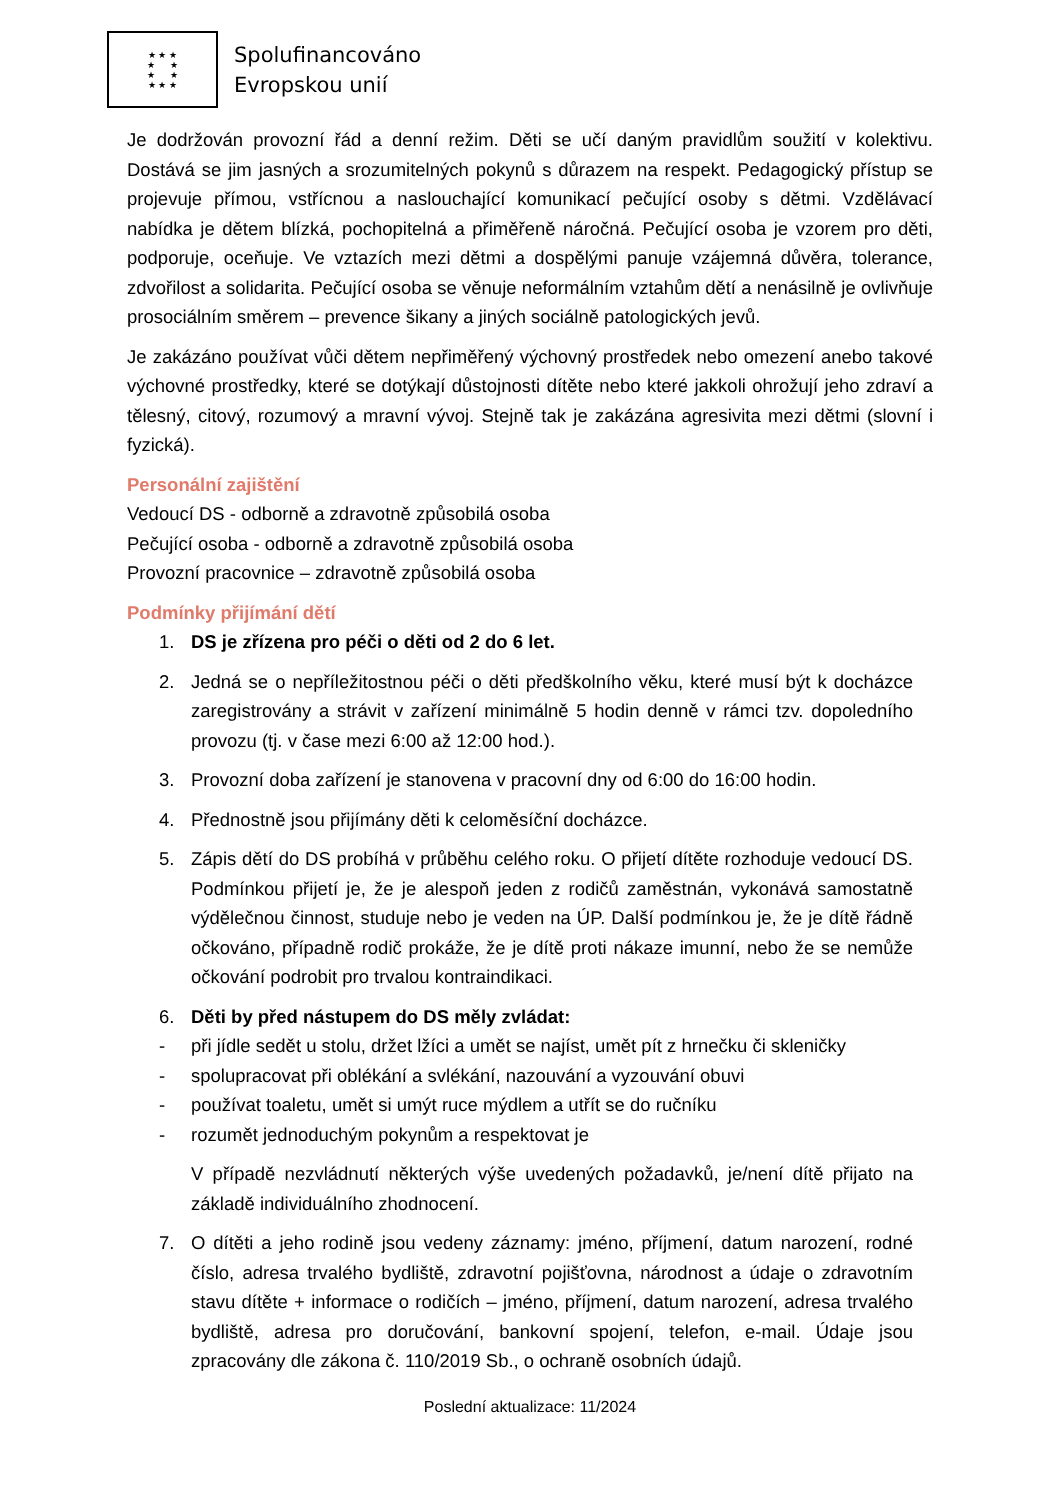★ ★ ★
★ ★
★ ★
★ ★ ★
Spolufinancováno
Evropskou unií
Je dodržován provozní řád a denní režim. Děti se učí daným pravidlům soužití v kolektivu. Dostává se jim jasných a srozumitelných pokynů s důrazem na respekt. Pedagogický přístup se projevuje přímou, vstřícnou a naslouchající komunikací pečující osoby s dětmi. Vzdělávací nabídka je dětem blízká, pochopitelná a přiměřeně náročná. Pečující osoba je vzorem pro děti, podporuje, oceňuje. Ve vztazích mezi dětmi a dospělými panuje vzájemná důvěra, tolerance, zdvořilost a solidarita. Pečující osoba se věnuje neformálním vztahům dětí a nenásilně je ovlivňuje prosociálním směrem – prevence šikany a jiných sociálně patologických jevů.
Je zakázáno používat vůči dětem nepřiměřený výchovný prostředek nebo omezení anebo takové výchovné prostředky, které se dotýkají důstojnosti dítěte nebo které jakkoli ohrožují jeho zdraví a tělesný, citový, rozumový a mravní vývoj. Stejně tak je zakázána agresivita mezi dětmi (slovní i fyzická).
Personální zajištění
Vedoucí DS - odborně a zdravotně způsobilá osoba
Pečující osoba - odborně a zdravotně způsobilá osoba
Provozní pracovnice – zdravotně způsobilá osoba
Podmínky přijímání dětí
1. DS je zřízena pro péči o děti od 2 do 6 let.
2. Jedná se o nepříležitostnou péči o děti předškolního věku, které musí být k docházce zaregistrovány a strávit v zařízení minimálně 5 hodin denně v rámci tzv. dopoledního provozu (tj. v čase mezi 6:00 až 12:00 hod.).
3. Provozní doba zařízení je stanovena v pracovní dny od 6:00 do 16:00 hodin.
4. Přednostně jsou přijímány děti k celoměsíční docházce.
5. Zápis dětí do DS probíhá v průběhu celého roku. O přijetí dítěte rozhoduje vedoucí DS. Podmínkou přijetí je, že je alespoň jeden z rodičů zaměstnán, vykonává samostatně výdělečnou činnost, studuje nebo je veden na ÚP. Další podmínkou je, že je dítě řádně očkováno, případně rodič prokáže, že je dítě proti nákaze imunní, nebo že se nemůže očkování podrobit pro trvalou kontraindikaci.
6. Děti by před nástupem do DS měly zvládat:
- při jídle sedět u stolu, držet lžíci a umět se najíst, umět pít z hrnečku či skleničky
- spolupracovat při oblékání a svlékání, nazouvání a vyzouvání obuvi
- používat toaletu, umět si umýt ruce mýdlem a utřít se do ručníku
- rozumět jednoduchým pokynům a respektovat je
V případě nezvládnutí některých výše uvedených požadavků, je/není dítě přijato na základě individuálního zhodnocení.
7. O dítěti a jeho rodině jsou vedeny záznamy: jméno, příjmení, datum narození, rodné číslo, adresa trvalého bydliště, zdravotní pojišťovna, národnost a údaje o zdravotním stavu dítěte + informace o rodičích – jméno, příjmení, datum narození, adresa trvalého bydliště, adresa pro doručování, bankovní spojení, telefon, e-mail. Údaje jsou zpracovány dle zákona č. 110/2019 Sb., o ochraně osobních údajů.
Poslední aktualizace: 11/2024